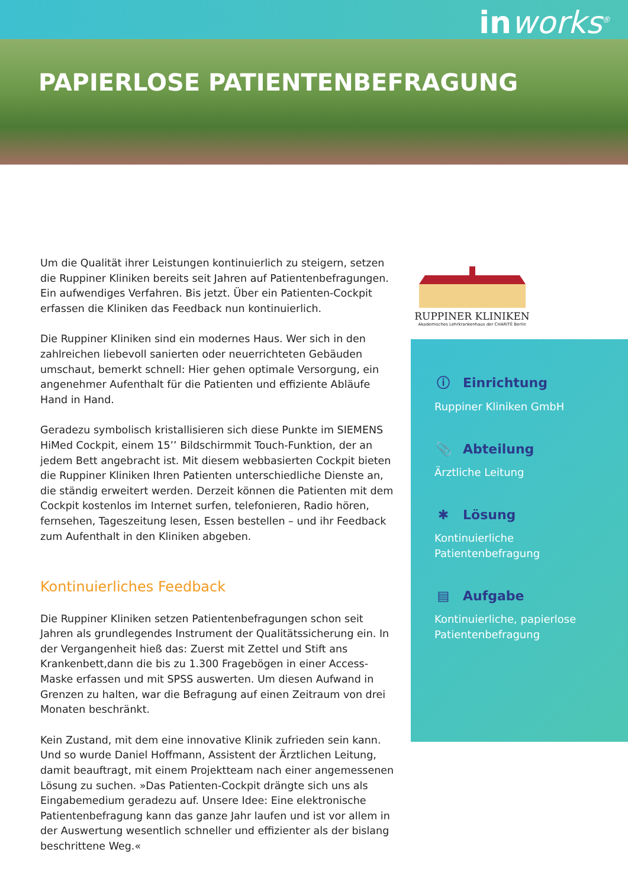inworks<sup>®</sup>
PAPIERLOSE PATIENTENBEFRAGUNG
RUPPINER KLINIKEN
Akademisches Lehrkrankenhaus der CHARITÉ Berlin
Um die Qualität ihrer Leistungen kontinuierlich zu steigern, setzen die Ruppiner Kliniken bereits seit Jahren auf Patientenbefragungen. Ein aufwendiges Verfahren. Bis jetzt. Über ein Patienten-Cockpit erfassen die Kliniken das Feedback nun kontinuierlich.
Die Ruppiner Kliniken sind ein modernes Haus. Wer sich in den zahlreichen liebevoll sanierten oder neuerrichteten Gebäuden umschaut, bemerkt schnell: Hier gehen optimale Versorgung, ein angenehmer Aufenthalt für die Patienten und effiziente Abläufe Hand in Hand.
Geradezu symbolisch kristallisieren sich diese Punkte im SIEMENS HiMed Cockpit, einem 15’’ Bildschirmmit Touch-Funktion, der an jedem Bett angebracht ist. Mit diesem webbasierten Cockpit bieten die Ruppiner Kliniken Ihren Patienten unterschiedliche Dienste an, die ständig erweitert werden. Derzeit können die Patienten mit dem Cockpit kostenlos im Internet surfen, telefonieren, Radio hören, fernsehen, Tageszeitung lesen, Essen bestellen – und ihr Feedback zum Aufenthalt in den Kliniken abgeben.
Kontinuierliches Feedback
Die Ruppiner Kliniken setzen Patientenbefragungen schon seit Jahren als grundlegendes Instrument der Qualitätssicherung ein. In der Vergangenheit hieß das: Zuerst mit Zettel und Stift ans Krankenbett,dann die bis zu 1.300 Fragebögen in einer Access-Maske erfassen und mit SPSS auswerten. Um diesen Aufwand in Grenzen zu halten, war die Befragung auf einen Zeitraum von drei Monaten beschränkt.
Kein Zustand, mit dem eine innovative Klinik zufrieden sein kann. Und so wurde Daniel Hoffmann, Assistent der Ärztlichen Leitung, damit beauftragt, mit einem Projektteam nach einer angemessenen Lösung zu suchen. »Das Patienten-Cockpit drängte sich uns als Eingabemedium geradezu auf. Unsere Idee: Eine elektronische Patientenbefragung kann das ganze Jahr laufen und ist vor allem in der Auswertung wesentlich schneller und effizienter als der bislang beschrittene Weg.«
ⓘ Einrichtung
Ruppiner Kliniken GmbH
📎 Abteilung
Ärztliche Leitung
✱ Lösung
Kontinuierliche
Patientenbefragung
▤ Aufgabe
Kontinuierliche, papierlose
Patientenbefragung